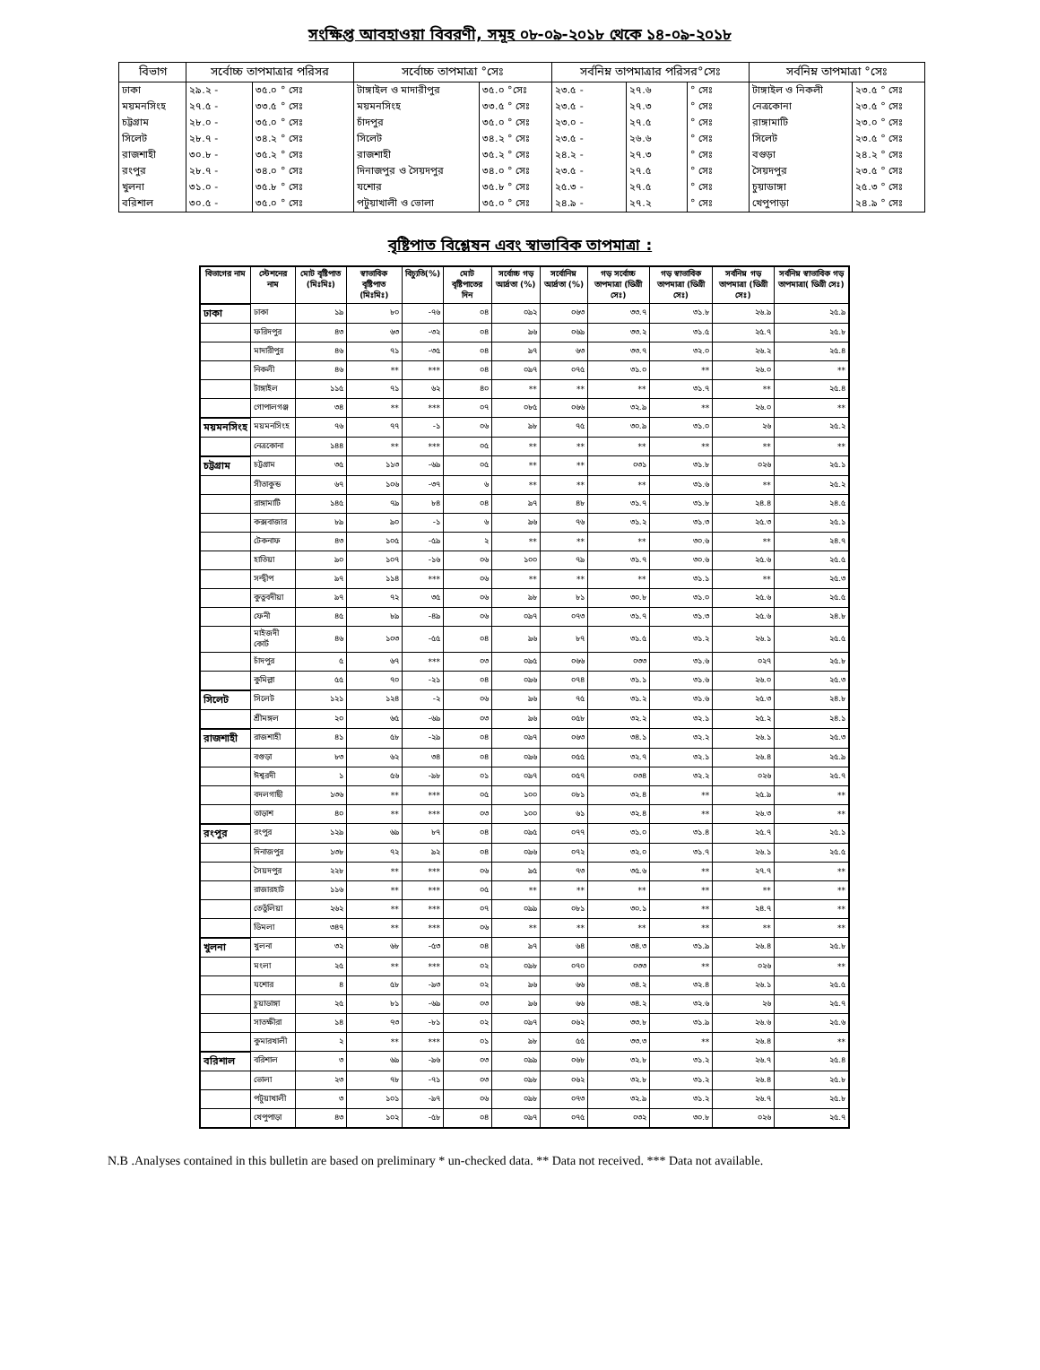সংক্ষিপ্ত আবহাওয়া বিবরণী, সমূহ ০৮-০৯-২০১৮ থেকে ১৪-০৯-২০১৮
| বিভাগ | সর্বোচ্চ তাপমাত্রার পরিসর | | সর্বোচ্চ তাপমাত্রা °সেঃ | | সর্বনিম্ন তাপমাত্রার পরিসর°সেঃ | | | সর্বনিম্ন তাপমাত্রা °সেঃ | |
| --- | --- | --- | --- | --- | --- | --- | --- | --- | --- |
| ঢাকা | ২৯.২ - | ৩৫.০ ° সেঃ | টাঙ্গাইল ও মাদারীপুর | ৩৫.০ °সেঃ | ২৩.৫ - | ২৭.৬ | ° সেঃ | টাঙ্গাইল ও নিকলী | ২৩.৫ ° সেঃ |
| ময়মনসিংহ | ২৭.৫ - | ৩৩.৫ ° সেঃ | ময়মনসিংহ | ৩৩.৫ ° সেঃ | ২৩.৫ - | ২৭.৩ | ° সেঃ | নেত্রকোনা | ২৩.৫ ° সেঃ |
| চট্টগ্রাম | ২৮.০ - | ৩৫.০ ° সেঃ | চাঁদপুর | ৩৫.০ ° সেঃ | ২৩.০ - | ২৭.৫ | ° সেঃ | রাঙ্গামাটি | ২৩.০ ° সেঃ |
| সিলেট | ২৮.৭ - | ৩৪.২ ° সেঃ | সিলেট | ৩৪.২ ° সেঃ | ২৩.৫ - | ২৬.৬ | ° সেঃ | সিলেট | ২৩.৫ ° সেঃ |
| রাজশাহী | ৩০.৮ - | ৩৫.২ ° সেঃ | রাজশাহী | ৩৫.২ ° সেঃ | ২৪.২ - | ২৭.৩ | ° সেঃ | বগুড়া | ২৪.২ ° সেঃ |
| রংপুর | ২৮.৭ - | ৩৪.০ ° সেঃ | দিনাজপুর ও সৈয়দপুর | ৩৪.০ ° সেঃ | ২৩.৫ - | ২৭.৫ | ° সেঃ | সৈয়দপুর | ২৩.৫ ° সেঃ |
| খুলনা | ৩১.০ - | ৩৫.৮ ° সেঃ | যশোর | ৩৫.৮ ° সেঃ | ২৫.৩ - | ২৭.৫ | ° সেঃ | চুয়াডাঙ্গা | ২৫.৩ ° সেঃ |
| বরিশাল | ৩০.৫ - | ৩৫.০ ° সেঃ | পটুয়াখালী ও ভোলা | ৩৫.০ ° সেঃ | ২৪.৯ - | ২৭.২ | ° সেঃ | খেপুপাড়া | ২৪.৯ ° সেঃ |
বৃষ্টিপাত বিশ্লেষন এবং স্বাভাবিক তাপমাত্রা :
| বিভাগের নাম | স্টেশনের নাম | মোট বৃষ্টিপাত (মিঃমিঃ) | স্বাভাবিক বৃষ্টিপাত (মিঃমিঃ) | বিচ্যুতি(%) | মোট বৃষ্টিপাতের দিন | সর্বোচ্চ গড় আর্দ্রতা (%) | সর্বোনিম্ন আর্দ্রতা (%) | গড় সর্বোচ্চ তাপমাত্রা (ডিগ্রী সেঃ) | গড় স্বাভাবিক তাপমাত্রা (ডিগ্রী সেঃ) | সর্বনিম্ন গড় তাপমাত্রা (ডিগ্রী সেঃ) | সর্বনিম্ন স্বাভাবিক গড় তাপমাত্রা( ডিগ্রী সেঃ) |
| --- | --- | --- | --- | --- | --- | --- | --- | --- | --- | --- | --- |
| ঢাকা | ঢাকা | ১৯ | ৮০ | -৭৬ | ০৪ | ০৯২ | ০৬৩ | ৩৩.৭ | ৩১.৮ | ২৬.৯ | ২৫.৯ |
| | ফরিদপুর | ৪৩ | ৬৩ | -৩২ | ০৪ | ৯৬ | ০৬৯ | ৩৩.২ | ৩১.৫ | ২৫.৭ | ২৫.৮ |
| | মাদারীপুর | ৪৬ | ৭১ | -৩৫ | ০৪ | ৯৭ | ৬৩ | ৩৩.৭ | ৩২.০ | ২৬.২ | ২৫.৪ |
| | নিকলী | ৪৬ | ** | *** | ০৪ | ০৯৭ | ০৭৫ | ৩১.০ | ** | ২৬.০ | ** |
| | টাঙ্গাইল | ১১৫ | ৭১ | ৬২ | ৪০ | ** | ** | ** | ৩১.৭ | ** | ২৫.৪ |
| | গোপালগঞ্জ | ৩৪ | ** | *** | ০৭ | ০৮৫ | ০৬৬ | ৩২.৯ | ** | ২৬.০ | ** |
| ময়মনসিংহ | ময়মনসিংহ | ৭৬ | ৭৭ | -১ | ০৬ | ৯৮ | ৭৫ | ৩০.৯ | ৩১.০ | ২৬ | ২৫.২ |
| | নেত্রকোনা | ১৪৪ | ** | *** | ০৫ | ** | ** | ** | ** | ** | ** |
| চট্টগ্রাম | চট্টগ্রাম | ৩৫ | ১১৩ | -৬৯ | ০৫ | ** | ** | ০৩১ | ৩১.৮ | ০২৬ | ২৫.১ |
| | সীতাকুন্ড | ৬৭ | ১০৬ | -৩৭ | ৬ | ** | ** | ** | ৩১.৬ | ** | ২৫.২ |
| | রাঙ্গামাটি | ১৪৫ | ৭৯ | ৮৪ | ০৪ | ৯৭ | ৪৮ | ৩১.৭ | ৩১.৮ | ২৪.৪ | ২৪.৫ |
| | কক্সবাজার | ৮৯ | ৯০ | -১ | ৬ | ৯৬ | ৭৬ | ৩১.২ | ৩১.৩ | ২৫.৩ | ২৫.১ |
| | টেকনাফ | ৪৩ | ১০৫ | -৫৯ | ২ | ** | ** | ** | ৩০.৬ | ** | ২৪.৭ |
| | হাতিয়া | ৯০ | ১০৭ | -১৬ | ০৬ | ১০০ | ৭৯ | ৩১.৭ | ৩০.৬ | ২৫.৬ | ২৫.৫ |
| | সন্দ্বীপ | ৯৭ | ১১৪ | *** | ০৬ | ** | ** | ** | ৩১.১ | ** | ২৫.৩ |
| | কুতুবদীয়া | ৯৭ | ৭২ | ৩৫ | ০৬ | ৯৮ | ৮১ | ৩০.৮ | ৩১.০ | ২৫.৬ | ২৫.৫ |
| | ফেনী | ৪৫ | ৮৯ | -৪৯ | ০৬ | ০৯৭ | ০৭৩ | ৩১.৭ | ৩১.৩ | ২৫.৬ | ২৪.৮ |
| | মাইজদী কোর্ট | ৪৬ | ১০৩ | -৫৫ | ০৪ | ৯৬ | ৮৭ | ৩১.৫ | ৩১.২ | ২৬.১ | ২৫.৫ |
| | চাঁদপুর | ৫ | ৬৭ | *** | ০৩ | ০৯৫ | ০৬৬ | ০৩৩ | ৩১.৬ | ০২৭ | ২৫.৮ |
| | কুমিল্লা | ৫৫ | ৭০ | -২১ | ০৪ | ০৯৬ | ০৭৪ | ৩১.১ | ৩১.৬ | ২৬.০ | ২৫.৩ |
| সিলেট | সিলেট | ১২১ | ১২৪ | -২ | ০৬ | ৯৬ | ৭৫ | ৩১.২ | ৩১.৬ | ২৫.৩ | ২৪.৮ |
| | শ্রীমঙ্গল | ২০ | ৬৫ | -৬৯ | ০৩ | ৯৬ | ০৫৮ | ৩২.২ | ৩২.১ | ২৫.২ | ২৪.১ |
| রাজশাহী | রাজশাহী | ৪১ | ৫৮ | -২৯ | ০৪ | ০৯৭ | ০৬৩ | ৩৪.১ | ৩২.২ | ২৬.১ | ২৫.৩ |
| | বগুড়া | ৮৩ | ৬২ | ৩৪ | ০৪ | ০৯৬ | ০৫৫ | ৩২.৭ | ৩২.১ | ২৬.৪ | ২৫.৯ |
| | ঈশ্বরদী | ১ | ৫৬ | -৯৮ | ০১ | ০৯৭ | ০৫৭ | ০৩৪ | ৩২.২ | ০২৬ | ২৫.৭ |
| | বদলগাছী | ১৩৬ | ** | *** | ০৫ | ১০০ | ০৮১ | ৩২.৪ | ** | ২৫.৯ | ** |
| | তাড়াশ | ৪০ | ** | *** | ০৩ | ১০০ | ৬১ | ৩২.৪ | ** | ২৬.৩ | ** |
| রংপুর | রংপুর | ১২৯ | ৬৯ | ৮৭ | ০৪ | ০৯৫ | ০৭৭ | ৩১.০ | ৩১.৪ | ২৫.৭ | ২৫.১ |
| | দিনাজপুর | ১৩৮ | ৭২ | ৯২ | ০৪ | ০৯৬ | ০৭২ | ৩২.০ | ৩১.৭ | ২৬.১ | ২৫.৫ |
| | সৈয়দপুর | ২২৮ | ** | *** | ০৬ | ৯৫ | ৭৩ | ৩৫.৬ | ** | ২৭.৭ | ** |
| | রাজারহাট | ১১৬ | ** | *** | ০৫ | ** | ** | ** | ** | ** | ** |
| | তেতুঁলিয়া | ২৬২ | ** | *** | ০৭ | ০৯৯ | ০৮১ | ৩০.১ | ** | ২৪.৭ | ** |
| | ডিমলা | ৩৪৭ | ** | *** | ০৬ | ** | ** | ** | ** | ** | ** |
| খুলনা | খুলনা | ৩২ | ৬৮ | -৫৩ | ০৪ | ৯৭ | ৬৪ | ৩৪.৩ | ৩১.৯ | ২৬.৪ | ২৫.৮ |
| | মংলা | ২৫ | ** | *** | ০২ | ০৯৮ | ০৭০ | ০৩৩ | ** | ০২৬ | ** |
| | যশোর | ৪ | ৫৮ | -৯৩ | ০২ | ৯৬ | ৬৬ | ৩৪.২ | ৩২.৪ | ২৬.১ | ২৫.৫ |
| | চুয়াডাঙ্গা | ২৫ | ৮১ | -৬৯ | ০৩ | ৯৬ | ৬৬ | ৩৪.২ | ৩২.৬ | ২৬ | ২৫.৭ |
| | সাতক্ষীরা | ১৪ | ৭৩ | -৮১ | ০২ | ০৯৭ | ০৬২ | ৩৩.৮ | ৩১.৯ | ২৬.৬ | ২৫.৬ |
| | কুমারখালী | ২ | ** | *** | ০১ | ৯৮ | ৫৫ | ৩৩.৩ | ** | ২৬.৪ | ** |
| বরিশাল | বরিশাল | ৩ | ৬৯ | -৯৬ | ০৩ | ০৯৯ | ০৬৮ | ৩২.৮ | ৩১.২ | ২৬.৭ | ২৫.৪ |
| | ভোলা | ২৩ | ৭৮ | -৭১ | ০৩ | ০৯৮ | ০৬২ | ৩২.৮ | ৩১.২ | ২৬.৪ | ২৫.৮ |
| | পটুয়াখালী | ৩ | ১০১ | -৯৭ | ০৬ | ০৯৮ | ০৭৩ | ৩২.৯ | ৩১.২ | ২৬.৭ | ২৫.৮ |
| | খেপুপাড়া | ৪৩ | ১০২ | -৫৮ | ০৪ | ০৯৭ | ০৭৫ | ০৩২ | ৩০.৮ | ০২৬ | ২৫.৭ |
N.B .Analyses contained in this bulletin are based on preliminary * un-checked data. ** Data not received. *** Data not available.